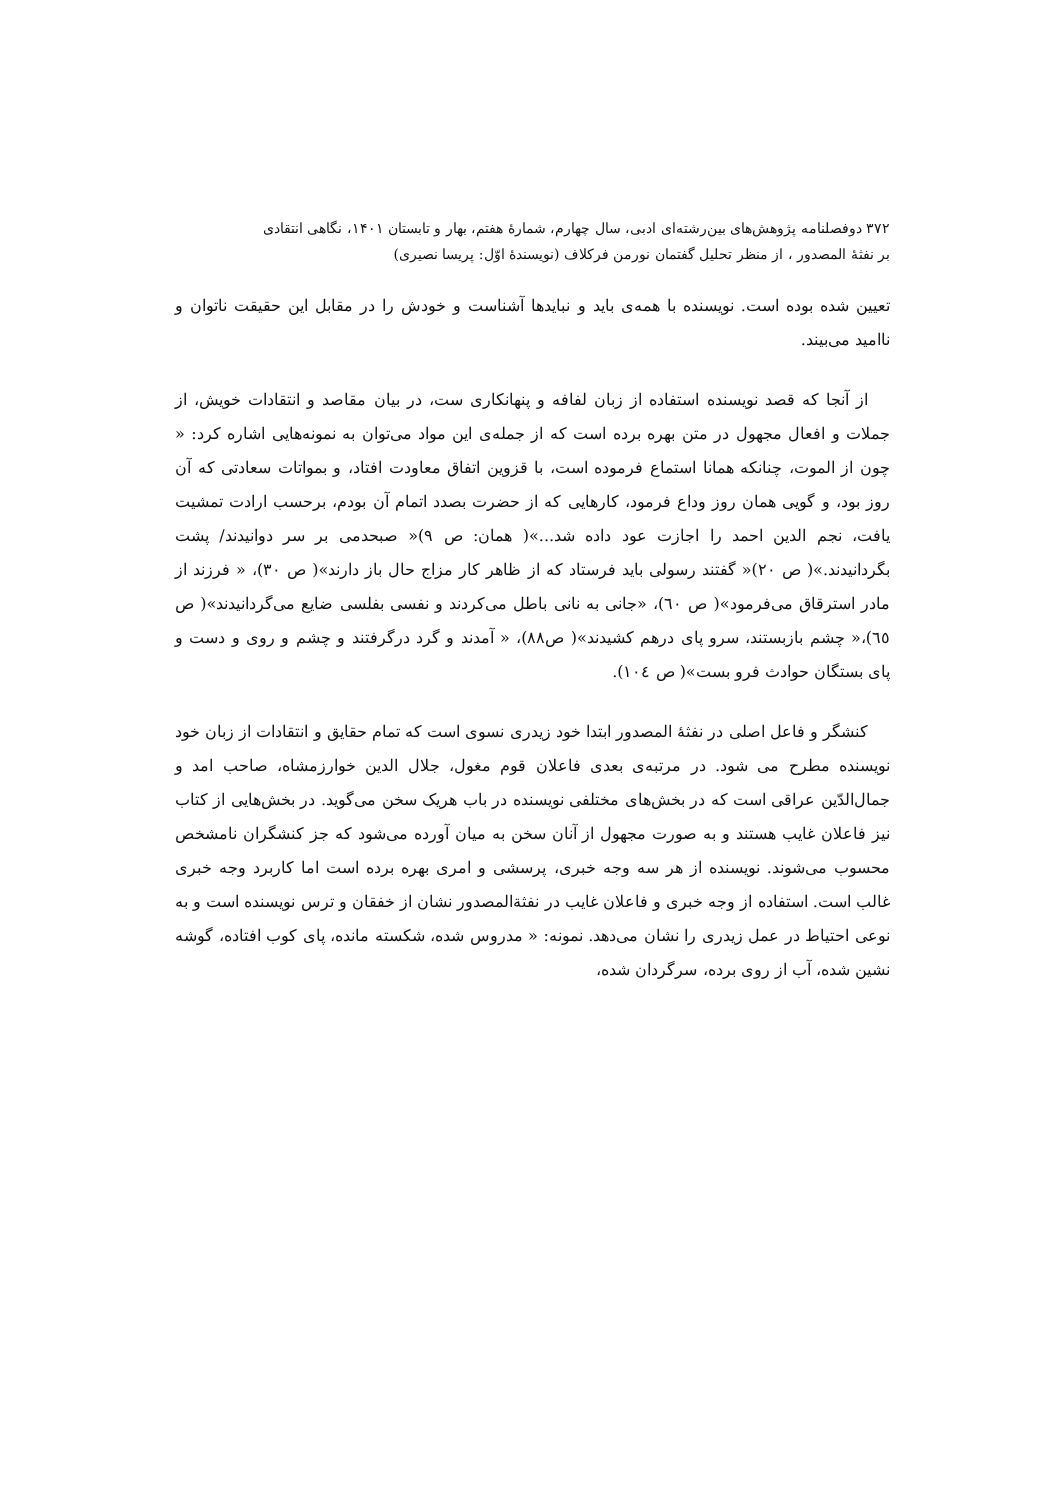۳۷۲ دوفصلنامه پژوهش‌های بین‌رشته‌ای ادبی، سال چهارم، شمارهٔ هفتم، بهار و تابستان ۱۴۰۱، نگاهی انتقادی
بر نفثهٔ المصدور ، از منظر تحلیل گفتمان نورمن فرکلاف (نویسندهٔ اوّل: پریسا نصیری)
تعیین شده بوده است. نویسنده با همه‌ی باید و نبایدها آشناست و خودش را در مقابل این حقیقت ناتوان و ناامید می‌بیند.
از آنجا که قصد نویسنده استفاده از زبان لفافه و پنهانکاری ست، در بیان مقاصد و انتقادات خویش، از جملات و افعال مجهول در متن بهره برده است که از جمله‌ی این مواد می‌توان به نمونه‌هایی اشاره کرد: « چون از الموت، چنانکه همانا استماع فرموده است، با قزوین اتفاق معاودت افتاد، و بمواتات سعادتی که آن روز بود، و گویی همان روز وداع فرمود، کارهایی که از حضرت بصدد اتمام آن بودم، برحسب ارادت تمشیت یافت، نجم الدین احمد را اجازت عود داده شد...»( همان: ص ۹)« صبحدمی بر سر دوانیدند/ پشت بگردانیدند.»( ص ۲۰)« گفتند رسولی باید فرستاد که از ظاهر کار مزاج حال باز دارند»( ص ۳۰)، « فرزند از مادر استرقاق می‌فرمود»( ص ٦۰)، «جانی به نانی باطل می‌کردند و نفسی بفلسی ضایع می‌گردانیدند»( ص ٦٥)،« چشم بازبستند، سرو پای درهم کشیدند»( ص۸۸)، « آمدند و گرد درگرفتند و چشم و روی و دست و پای بستگان حوادث فرو بست»( ص ۱۰٤).
کنشگر و فاعل اصلی در نفثهٔ المصدور ابتدا خود زیدری نسوی است که تمام حقایق و انتقادات از زبان خود نویسنده مطرح می شود. در مرتبه‌ی بعدی فاعلان قوم مغول، جلال الدین خوارزمشاه، صاحب امد و جمال‌الدّین عراقی است که در بخش‌های مختلفی نویسنده در باب هریک سخن می‌گوید. در بخش‌هایی از کتاب نیز فاعلان غایب هستند و به صورت مجهول از آنان سخن به میان آورده می‌شود که جز کنشگران نامشخص محسوب می‌شوند. نویسنده از هر سه وجه خبری، پرسشی و امری بهره برده است اما کاربرد وجه خبری غالب است. استفاده از وجه خبری و فاعلان غایب در نفثةالمصدور نشان از خفقان و ترس نویسنده است و به نوعی احتیاط در عمل زیدری را نشان می‌دهد. نمونه: « مدروس شده، شکسته مانده، پای کوب افتاده، گوشه نشین شده، آب از روی برده، سرگردان شده،